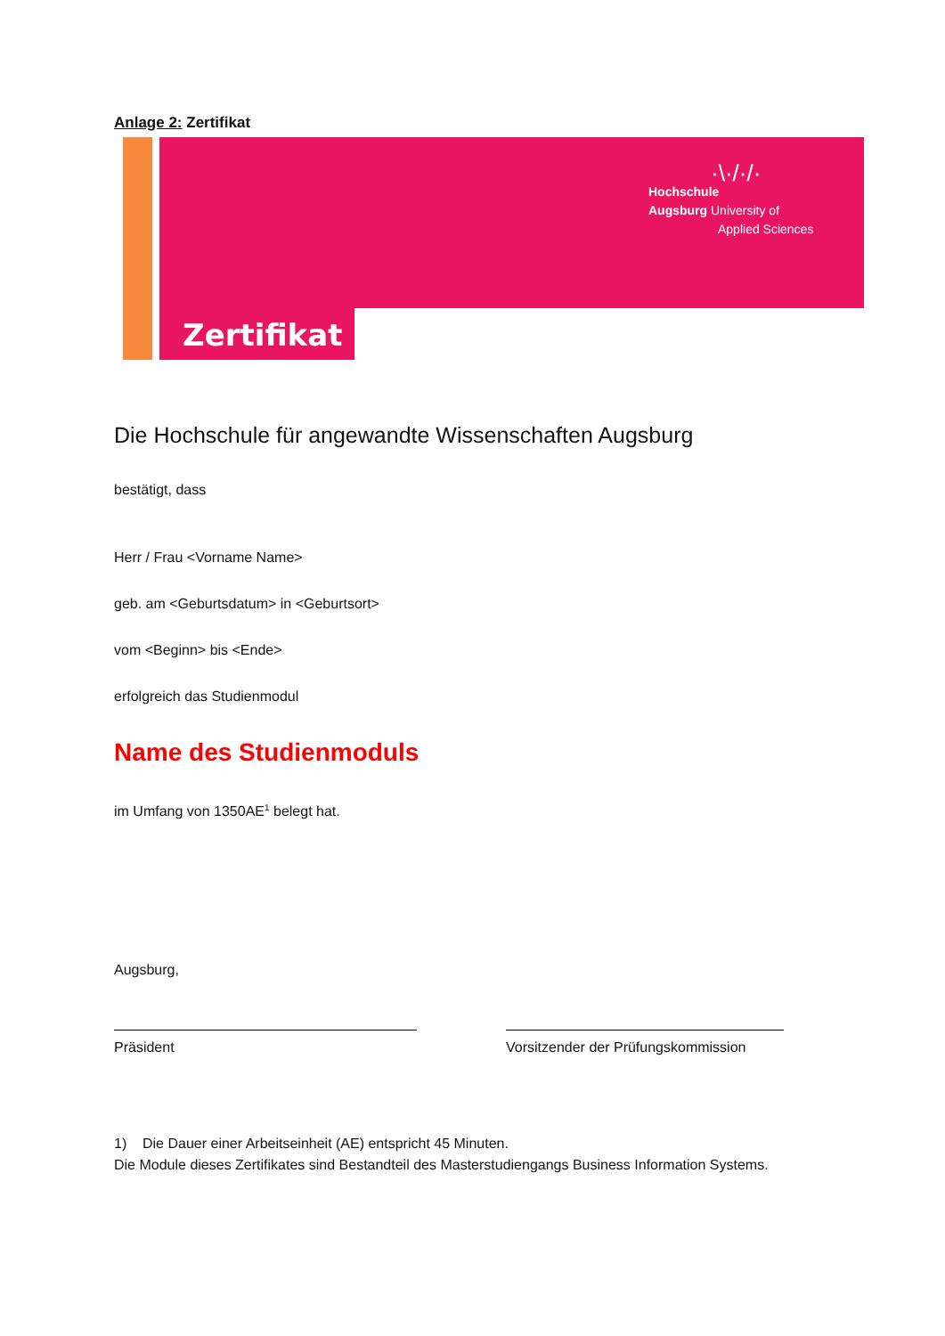Anlage 2: Zertifikat
Zertifikat
·\·/·/·
Hochschule
Augsburg University of
Applied Sciences
Die Hochschule für angewandte Wissenschaften Augsburg
bestätigt, dass
Herr / Frau <Vorname Name>
geb. am <Geburtsdatum> in <Geburtsort>
vom <Beginn> bis <Ende>
erfolgreich das Studienmodul
Name des Studienmoduls
im Umfang von 1350AE<sup>1</sup> belegt hat.
Augsburg,
Präsident Vorsitzender der Prüfungskommission
1) Die Dauer einer Arbeitseinheit (AE) entspricht 45 Minuten.
Die Module dieses Zertifikates sind Bestandteil des Masterstudiengangs Business Information Systems.